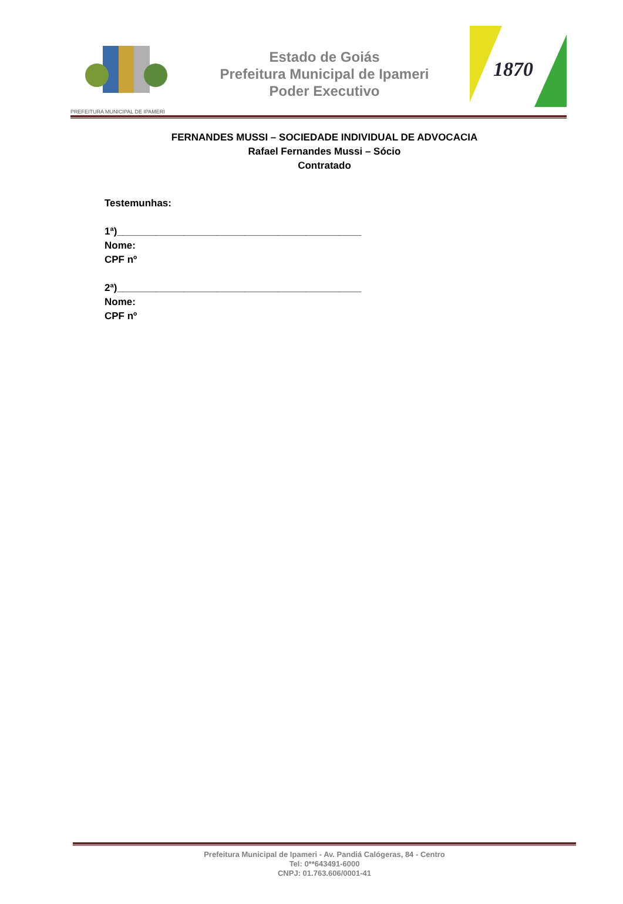PREFEITURA MUNICIPAL DE IPAMERI
Estado de Goiás
Prefeitura Municipal de Ipameri
Poder Executivo
1870
FERNANDES MUSSI – SOCIEDADE INDIVIDUAL DE ADVOCACIA
Rafael Fernandes Mussi – Sócio
Contratado
Testemunhas:
1ª)____________________________________________
Nome:
CPF nº
2ª)____________________________________________
Nome:
CPF nº
Prefeitura Municipal de Ipameri - Av. Pandiá Calógeras, 84 - Centro
Tel: 0**643491-6000
CNPJ: 01.763.606/0001-41